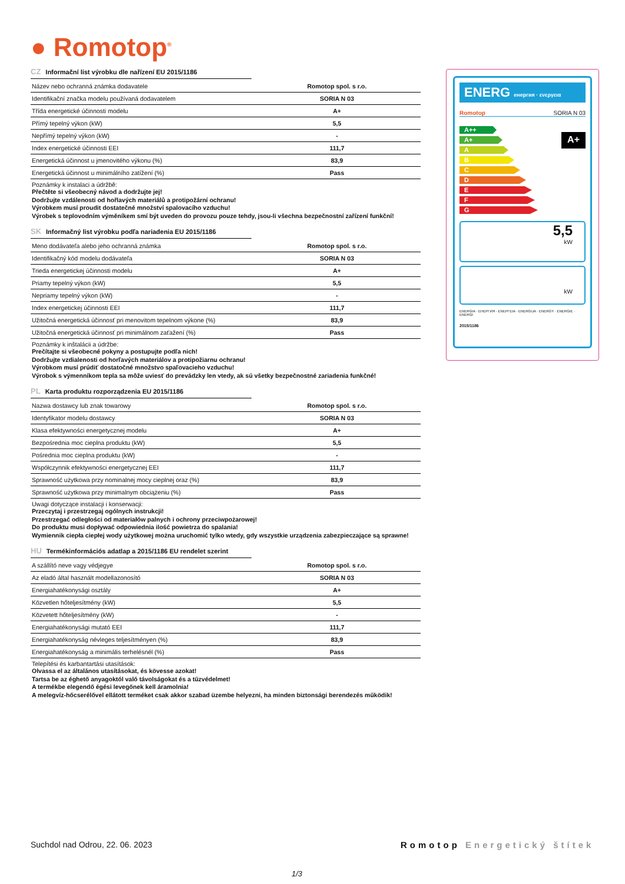● Romotop<sup>®</sup>
CZ Informační list výrobku dle nařízení EU 2015/1186
| Název nebo ochranná známka dodavatele | Romotop spol. s r.o. |
| Identifikační značka modelu používaná dodavatelem | SORIA N 03 |
| Třída energetické účinnosti modelu | A+ |
| Přímý tepelný výkon (kW) | 5,5 |
| Nepřímý tepelný výkon (kW) | - |
| Index energetické účinnosti EEI | 111,7 |
| Energetická účinnost u jmenovitého výkonu (%) | 83,9 |
| Energetická účinnost u minimálního zatížení (%) | Pass |
Poznámky k instalaci a údržbě:
Přečtěte si všeobecný návod a dodržujte jej!
Dodržujte vzdálenosti od hořlavých materiálů a protipožární ochranu!
Výrobkem musí proudit dostatečné množství spalovacího vzduchu!
Výrobek s teplovodním výměníkem smí být uveden do provozu pouze tehdy, jsou-li všechna bezpečnostní zařízení funkční!
SK Informačný list výrobku podľa nariadenia EU 2015/1186
| Meno dodávateľa alebo jeho ochranná známka | Romotop spol. s r.o. |
| Identifikačný kód modelu dodávateľa | SORIA N 03 |
| Trieda energetickej účinnosti modelu | A+ |
| Priamy tepelný výkon (kW) | 5,5 |
| Nepriamy tepelný výkon (kW) | - |
| Index energetickej účinnosti EEI | 111,7 |
| Užitočná energetická účinnosť pri menovitom tepelnom výkone (%) | 83,9 |
| Užitočná energetická účinnosť pri minimálnom zaťažení (%) | Pass |
Poznámky k inštalácii a údržbe:
Prečítajte si všeobecné pokyny a postupujte podľa nich!
Dodržujte vzdialenosti od horľavých materiálov a protipožiarnu ochranu!
Výrobkom musí prúdiť dostatočné množstvo spaľovacieho vzduchu!
Výrobok s výmenníkom tepla sa môže uviesť do prevádzky len vtedy, ak sú všetky bezpečnostné zariadenia funkčné!
PL Karta produktu rozporządzenia EU 2015/1186
| Nazwa dostawcy lub znak towarowy | Romotop spol. s r.o. |
| Identyfikator modelu dostawcy | SORIA N 03 |
| Klasa efektywności energetycznej modelu | A+ |
| Bezpośrednia moc cieplna produktu (kW) | 5,5 |
| Pośrednia moc cieplna produktu (kW) | - |
| Współczynnik efektywności energetycznej EEI | 111,7 |
| Sprawność użytkowa przy nominalnej mocy cieplnej oraz (%) | 83,9 |
| Sprawność użytkowa przy minimalnym obciążeniu (%) | Pass |
Uwagi dotyczące instalacji i konserwacji:
Przeczytaj i przestrzegaj ogólnych instrukcji!
Przestrzegać odległości od materiałów palnych i ochrony przeciwpożarowej!
Do produktu musi dopływać odpowiednia ilość powietrza do spalania!
Wymiennik ciepła ciepłej wody użytkowej można uruchomić tylko wtedy, gdy wszystkie urządzenia zabezpieczające są sprawne!
HU Termékinformációs adatlap a 2015/1186 EU rendelet szerint
| A szállító neve vagy védjegye | Romotop spol. s r.o. |
| Az eladó által használt modellazonosító | SORIA N 03 |
| Energiahatékonysági osztály | A+ |
| Közvetlen hőteljesítmény (kW) | 5,5 |
| Közvetett hőteljesítmény (kW) | - |
| Energiahatékonysági mutató EEI | 111,7 |
| Energiahatékonyság névleges teljesítményen (%) | 83,9 |
| Energiahatékonyság a minimális terhelésnél (%) | Pass |
Telepítési és karbantartási utasítások:
Olvassa el az általános utasításokat, és kövesse azokat!
Tartsa be az éghető anyagoktól való távolságokat és a tűzvédelmet!
A termékbe elegendő égési levegőnek kell áramolnia!
A melegvíz-hőcserélővel ellátott terméket csak akkor szabad üzembe helyezni, ha minden biztonsági berendezés működik!
ENERG енергия · ενεργεια
Romotop SORIA N 03
A++
A+
A
B
C
D
E
F
G
A+
5,5
kW
kW
ENERGIA · ЕНЕРГИЯ · ΕΝΕΡΓΕΙΑ · ENERGIJA · ENERGY · ENERGIE · ENERGI
2015/1186
Suchdol nad Odrou, 22. 06. 2023
Romotop Energetický štítek
1/3